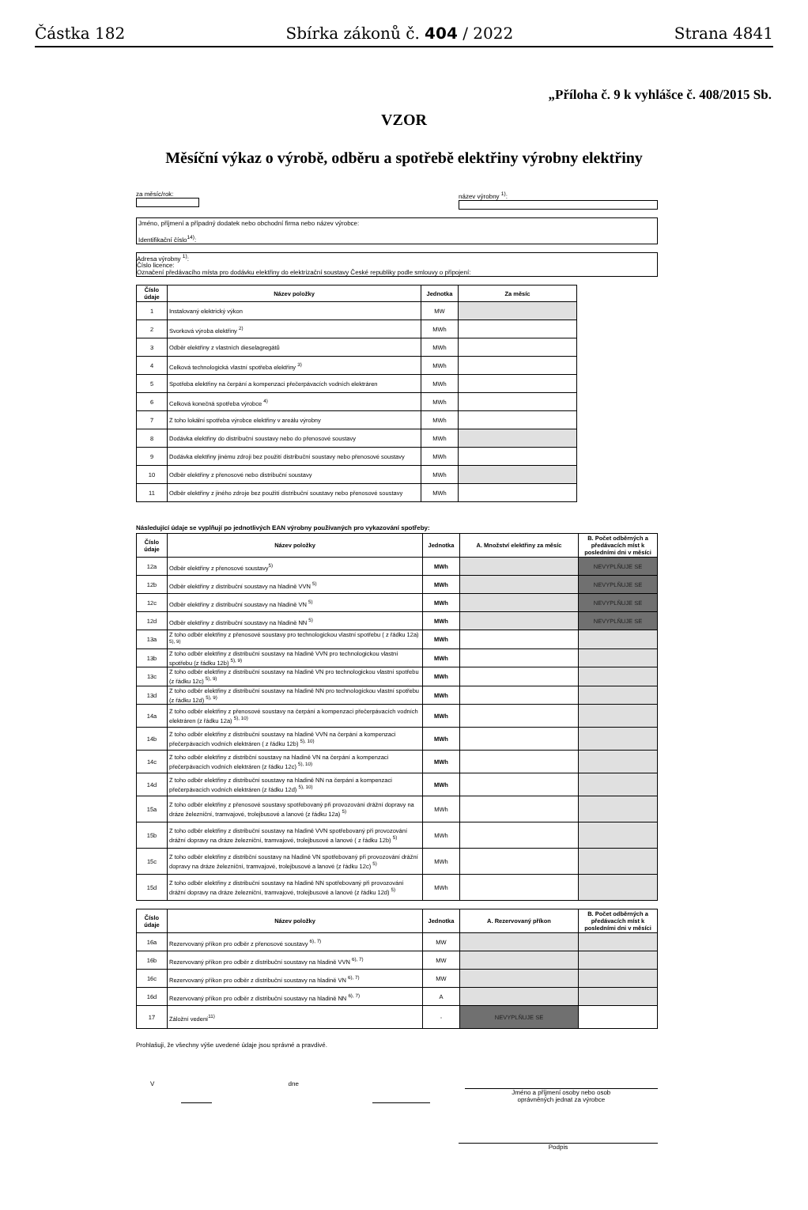Částka 182 Sbírka zákonů č. 404 / 2022 Strana 4841
„Příloha č. 9 k vyhlášce č. 408/2015 Sb.
VZOR
Měsíční výkaz o výrobě, odběru a spotřebě elektřiny výrobny elektřiny
za měsíc/rok: název výrobny <sup>1)</sup>:
Jméno, příjmení a případný dodatek nebo obchodní firma nebo název výrobce:
Identifikační číslo<sup>14)</sup>:
Adresa výrobny <sup>1)</sup>:
Číslo licence:
Označení předávacího místa pro dodávku elektřiny do elektrizační soustavy České republiky podle smlouvy o připojení:
| Číslo údaje | Název položky | Jednotka | Za měsíc |
| --- | --- | --- | --- |
| 1 | Instalovaný elektrický výkon | MW | |
| 2 | Svorková výroba elektřiny <sup>2)</sup> | MWh | |
| 3 | Odběr elektřiny z vlastních dieselagregátů | MWh | |
| 4 | Celková technologická vlastní spotřeba elektřiny <sup>3)</sup> | MWh | |
| 5 | Spotřeba elektřiny na čerpání a kompenzaci přečerpávacích vodních elektráren | MWh | |
| 6 | Celková konečná spotřeba výrobce <sup>4)</sup> | MWh | |
| 7 | Z toho lokální spotřeba výrobce elektřiny v areálu výrobny | MWh | |
| 8 | Dodávka elektřiny do distribuční soustavy nebo do přenosové soustavy | MWh | |
| 9 | Dodávka elektřiny jinému zdroji bez použití distribuční soustavy nebo přenosové soustavy | MWh | |
| 10 | Odběr elektřiny z přenosové nebo distribuční soustavy | MWh | |
| 11 | Odběr elektřiny z jiného zdroje bez použití distribuční soustavy nebo přenosové soustavy | MWh | |
Následující údaje se vyplňují po jednotlivých EAN výrobny používaných pro vykazování spotřeby:
| Číslo údaje | Název položky | Jednotka | A. Množství elektřiny za měsíc | B. Počet odběrných a předávacích míst k posledními dni v měsíci |
| --- | --- | --- | --- | --- |
| 12a | Odběr elektřiny z přenosové soustavy<sup>5)</sup> | MWh | | NEVYPLŇUJE SE |
| 12b | Odběr elektřiny z distribuční soustavy na hladině VVN <sup>5)</sup> | MWh | | NEVYPLŇUJE SE |
| 12c | Odběr elektřiny z distribuční soustavy na hladině VN <sup>5)</sup> | MWh | | NEVYPLŇUJE SE |
| 12d | Odběr elektřiny z distribuční soustavy na hladině NN <sup>5)</sup> | MWh | | NEVYPLŇUJE SE |
| 13a | Z toho odběr elektřiny z přenosové soustavy pro technologickou vlastní spotřebu ( z řádku 12a) <sup>5), 9)</sup> | MWh | | |
| 13b | Z toho odběr elektřiny z distribuční soustavy na hladině VVN pro technologickou vlastní spotřebu (z řádku 12b) <sup>5), 9)</sup> | MWh | | |
| 13c | Z toho odběr elektřiny z distribuční soustavy na hladině VN pro technologickou vlastní spotřebu (z řádku 12c) <sup>5), 9)</sup> | MWh | | |
| 13d | Z toho odběr elektřiny z distribuční soustavy na hladině NN pro technologickou vlastní spotřebu (z řádku 12d) <sup>5), 9)</sup> | MWh | | |
| 14a | Z toho odběr elektřiny z přenosové soustavy na čerpání a kompenzaci přečerpávacích vodních elektráren (z řádku 12a) <sup>5), 10)</sup> | MWh | | |
| 14b | Z toho odběr elektřiny z distribuční soustavy na hladině VVN na čerpání a kompenzaci přečerpávacích vodních elektráren ( z řádku 12b) <sup>5), 10)</sup> | MWh | | |
| 14c | Z toho odběr elektřiny z distribční soustavy na hladině VN na čerpání a kompenzaci přečerpávacích vodních elektráren (z řádku 12c) <sup>5), 10)</sup> | MWh | | |
| 14d | Z toho odběr elektřiny z distribuční soustavy na hladině NN na čerpání a kompenzaci přečerpávacích vodních elektráren (z řádku 12d) <sup>5), 10)</sup> | MWh | | |
| 15a | Z toho odběr elektřiny z přenosové soustavy spotřebovaný při provozování drážní dopravy na dráze železniční, tramvajové, trolejbusové a lanové (z řádku 12a) <sup>5)</sup> | MWh | | |
| 15b | Z toho odběr elektřiny z distribuční soustavy na hladině VVN spotřebovaný při provozování drážní dopravy na dráze železniční, tramvajové, trolejbusové a lanové ( z řádku 12b) <sup>5)</sup> | MWh | | |
| 15c | Z toho odběr elektřiny z distribční soustavy na hladině VN spotřebovaný při provozování drážní dopravy na dráze železniční, tramvajové, trolejbusové a lanové (z řádku 12c) <sup>5)</sup> | MWh | | |
| 15d | Z toho odběr elektřiny z distribuční soustavy na hladině NN spotřebovaný při provozování drážní dopravy na dráze železniční, tramvajové, trolejbusové a lanové (z řádku 12d) <sup>5)</sup> | MWh | | |
| Číslo údaje | Název položky | Jednotka | A. Rezervovaný příkon | B. Počet odběrných a předávacích míst k posledními dni v měsíci |
| --- | --- | --- | --- | --- |
| 16a | Rezervovaný příkon pro odběr z přenosové soustavy <sup>6), 7)</sup> | MW | | |
| 16b | Rezervovaný příkon pro odběr z distribuční soustavy na hladině VVN <sup>6), 7)</sup> | MW | | |
| 16c | Rezervovaný příkon pro odběr z distribuční soustavy na hladině VN <sup>6), 7)</sup> | MW | | |
| 16d | Rezervovaný příkon pro odběr z distribuční soustavy na hladině NN <sup>6), 7)</sup> | A | | |
| 17 | Záložní vedení<sup>11)</sup> | - | NEVYPLŇUJE SE | |
Prohlašuji, že všechny výše uvedené údaje jsou správné a pravdivé.
V dne
Jméno a příjmení osoby nebo osob
oprávněných jednat za výrobce
Podpis